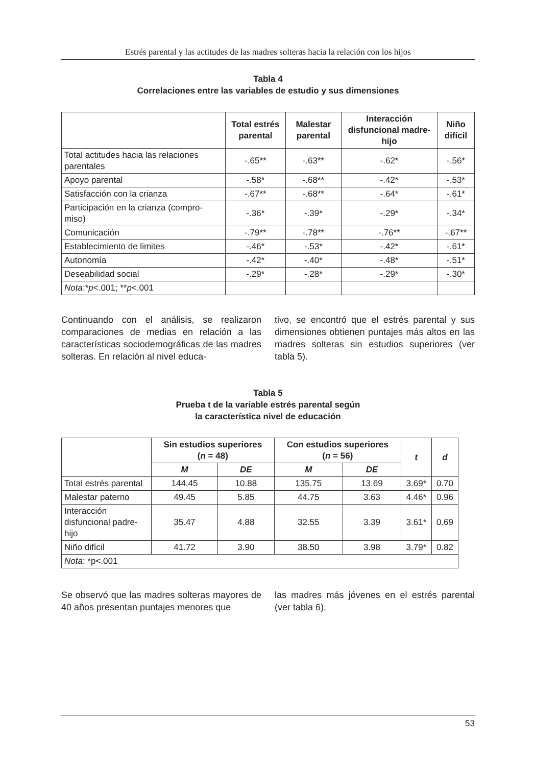Estrés parental y las actitudes de las madres solteras hacia la relación con los hijos
Tabla 4
Correlaciones entre las variables de estudio y sus dimensiones
| | Total estrés parental | Malestar parental | Interacción disfuncional madre-hijo | Niño difícil |
| --- | --- | --- | --- | --- |
| Total actitudes hacia las relaciones parentales | -.65** | -.63** | -.62* | -.56* |
| Apoyo parental | -.58* | -.68** | -.42* | -.53* |
| Satisfacción con la crianza | -.67** | -.68** | -.64* | -.61* |
| Participación en la crianza (compro-miso) | -.36* | -.39* | -.29* | -.34* |
| Comunicación | -.79** | -.78** | -.76** | -.67** |
| Establecimiento de limites | -.46* | -.53* | -.42* | -.61* |
| Autonomía | -.42* | -.40* | -.48* | -.51* |
| Deseabilidad social | -.29* | -.28* | -.29* | -.30* |
| Nota :* p <.001; ** p <.001 | | | | |
Continuando con el análisis, se realizaron comparaciones de medias en relación a las características sociodemográficas de las madres solteras. En relación al nivel educa-
tivo, se encontró que el estrés parental y sus dimensiones obtienen puntajes más altos en las madres solteras sin estudios superiores (ver tabla 5).
Tabla 5
Prueba t de la variable estrés parental según
la característica nivel de educación
| | Sin estudios superiores ( n = 48) | | Con estudios superiores ( n = 56) | | t | d |
| --- | --- | --- | --- | --- | --- | --- |
| | M | DE | M | DE | | |
| Total estrés parental | 144.45 | 10.88 | 135.75 | 13.69 | 3.69* | 0.70 |
| Malestar paterno | 49.45 | 5.85 | 44.75 | 3.63 | 4.46* | 0.96 |
| Interacción disfuncional padre-hijo | 35.47 | 4.88 | 32.55 | 3.39 | 3.61* | 0.69 |
| Niño difícil | 41.72 | 3.90 | 38.50 | 3.98 | 3.79* | 0.82 |
| Nota : *p<.001 | | | | | | |
Se observó que las madres solteras mayores de 40 años presentan puntajes menores que
las madres más jóvenes en el estrés parental (ver tabla 6).
53